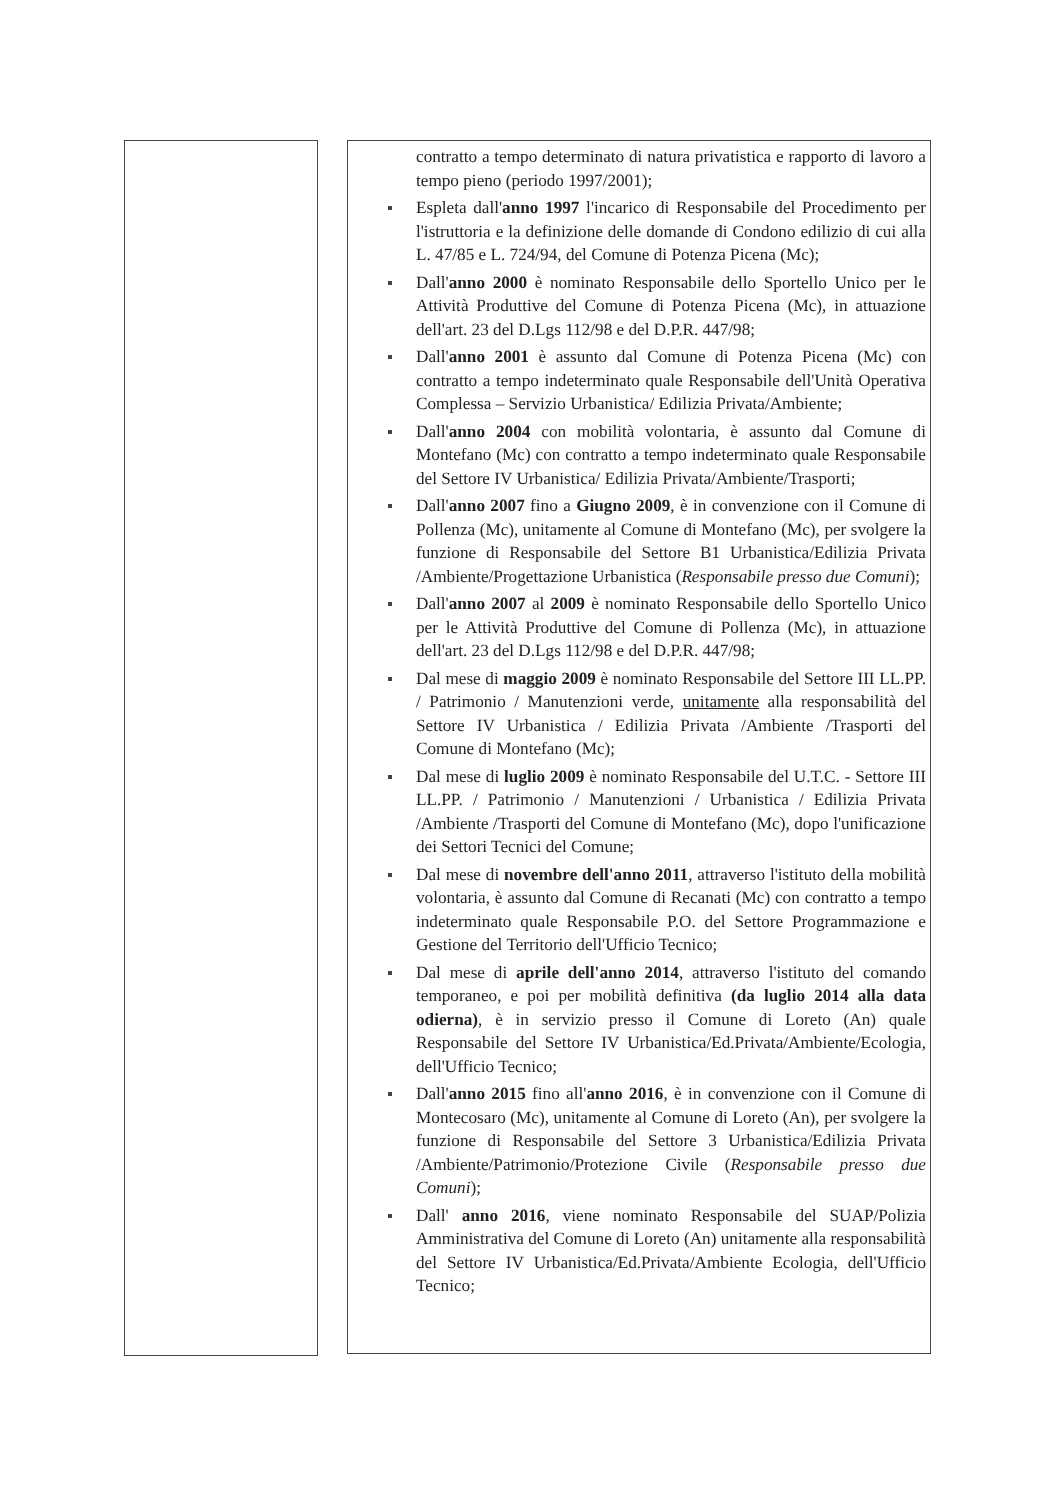contratto a tempo determinato di natura privatistica e rapporto di lavoro a tempo pieno (periodo 1997/2001);
Espleta dall'anno 1997 l'incarico di Responsabile del Procedimento per l'istruttoria e la definizione delle domande di Condono edilizio di cui alla L. 47/85 e L. 724/94, del Comune di Potenza Picena (Mc);
Dall'anno 2000 è nominato Responsabile dello Sportello Unico per le Attività Produttive del Comune di Potenza Picena (Mc), in attuazione dell'art. 23 del D.Lgs 112/98 e del D.P.R. 447/98;
Dall'anno 2001 è assunto dal Comune di Potenza Picena (Mc) con contratto a tempo indeterminato quale Responsabile dell'Unità Operativa Complessa – Servizio Urbanistica/ Edilizia Privata/Ambiente;
Dall'anno 2004 con mobilità volontaria, è assunto dal Comune di Montefano (Mc) con contratto a tempo indeterminato quale Responsabile del Settore IV Urbanistica/ Edilizia Privata/Ambiente/Trasporti;
Dall'anno 2007 fino a Giugno 2009, è in convenzione con il Comune di Pollenza (Mc), unitamente al Comune di Montefano (Mc), per svolgere la funzione di Responsabile del Settore B1 Urbanistica/Edilizia Privata /Ambiente/Progettazione Urbanistica (Responsabile presso due Comuni);
Dall'anno 2007 al 2009 è nominato Responsabile dello Sportello Unico per le Attività Produttive del Comune di Pollenza (Mc), in attuazione dell'art. 23 del D.Lgs 112/98 e del D.P.R. 447/98;
Dal mese di maggio 2009 è nominato Responsabile del Settore III LL.PP. / Patrimonio / Manutenzioni verde, unitamente alla responsabilità del Settore IV Urbanistica / Edilizia Privata /Ambiente /Trasporti del Comune di Montefano (Mc);
Dal mese di luglio 2009 è nominato Responsabile del U.T.C. - Settore III LL.PP. / Patrimonio / Manutenzioni / Urbanistica / Edilizia Privata /Ambiente /Trasporti del Comune di Montefano (Mc), dopo l'unificazione dei Settori Tecnici del Comune;
Dal mese di novembre dell'anno 2011, attraverso l'istituto della mobilità volontaria, è assunto dal Comune di Recanati (Mc) con contratto a tempo indeterminato quale Responsabile P.O. del Settore Programmazione e Gestione del Territorio dell'Ufficio Tecnico;
Dal mese di aprile dell'anno 2014, attraverso l'istituto del comando temporaneo, e poi per mobilità definitiva (da luglio 2014 alla data odierna), è in servizio presso il Comune di Loreto (An) quale Responsabile del Settore IV Urbanistica/Ed.Privata/Ambiente/Ecologia, dell'Ufficio Tecnico;
Dall'anno 2015 fino all'anno 2016, è in convenzione con il Comune di Montecosaro (Mc), unitamente al Comune di Loreto (An), per svolgere la funzione di Responsabile del Settore 3 Urbanistica/Edilizia Privata /Ambiente/Patrimonio/Protezione Civile (Responsabile presso due Comuni);
Dall' anno 2016, viene nominato Responsabile del SUAP/Polizia Amministrativa del Comune di Loreto (An) unitamente alla responsabilità del Settore IV Urbanistica/Ed.Privata/Ambiente Ecologia, dell'Ufficio Tecnico;